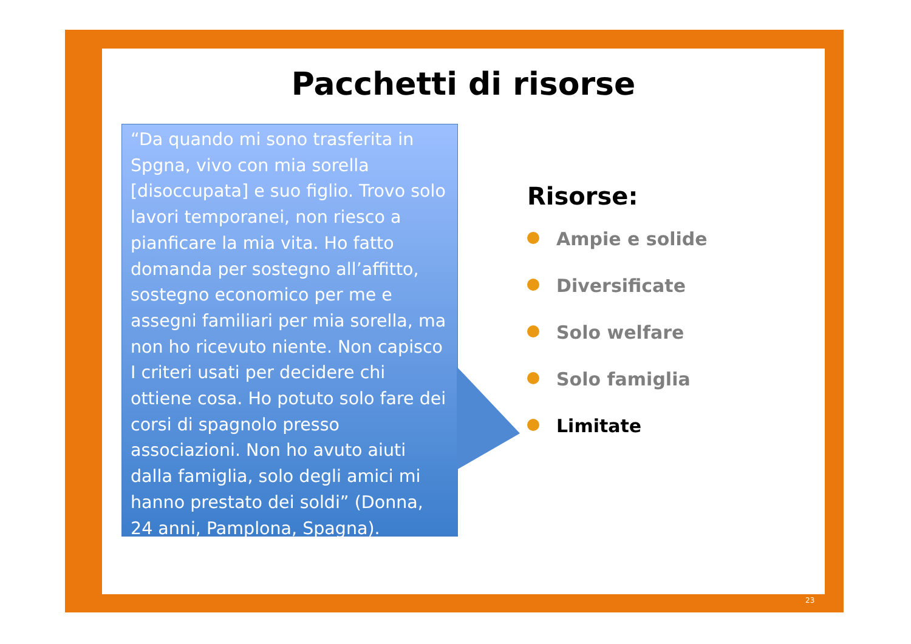Pacchetti di risorse
“Da quando mi sono trasferita in Spgna, vivo con mia sorella [disoccupata] e suo figlio. Trovo solo lavori temporanei, non riesco a pianficare la mia vita. Ho fatto domanda per sostegno all’affitto, sostegno economico per me e assegni familiari per mia sorella, ma non ho ricevuto niente. Non capisco I criteri usati per decidere chi ottiene cosa. Ho potuto solo fare dei corsi di spagnolo presso associazioni. Non ho avuto aiuti dalla famiglia, solo degli amici mi hanno prestato dei soldi” (Donna, 24 anni, Pamplona, Spagna).
Risorse:
Ampie e solide
Diversificate
Solo welfare
Solo famiglia
Limitate
23